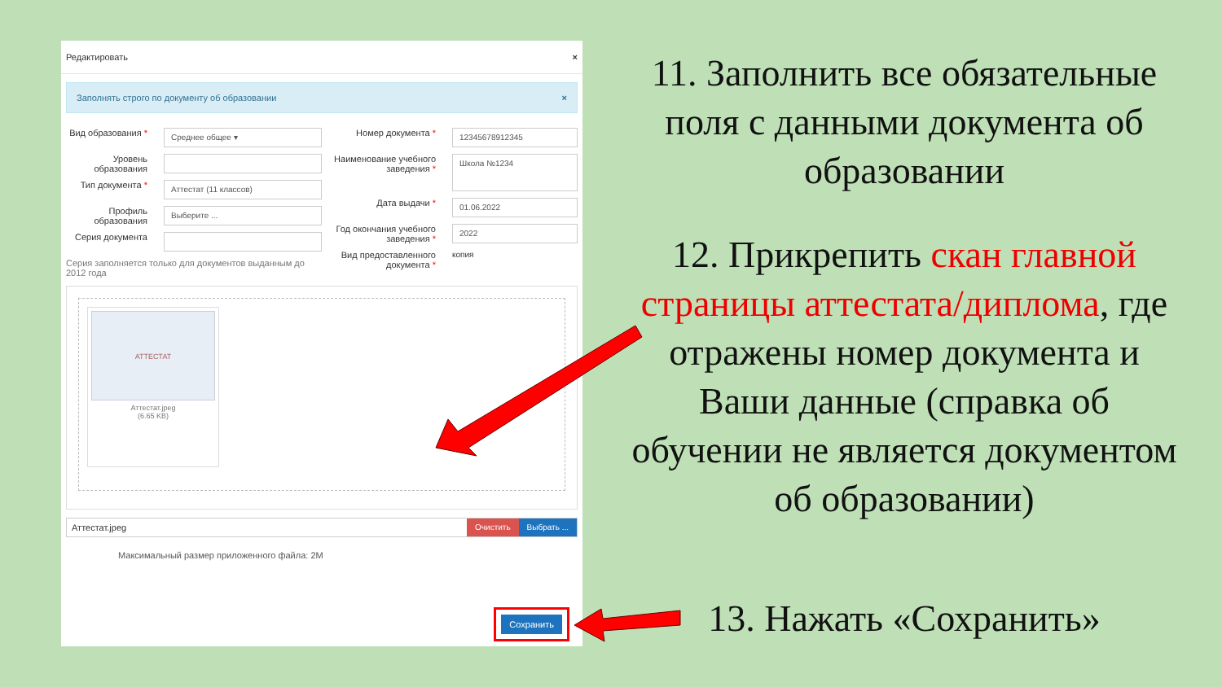Редактировать ×
Заполнять строго по документу об образовании ×
Вид образования *
Среднее общее ▾
Уровень образования
Тип документа *
Аттестат (11 классов)
Профиль образования
Выберите ...
Серия документа
Серия заполняется только для документов выданным до 2012 года
Номер документа *
12345678912345
Наименование учебного заведения *
Школа №1234
Дата выдачи *
01.06.2022
Год окончания учебного заведения *
2022
Вид предоставленного документа *
копия
АТТЕСТАТ
Аттестат.jpeg
(6.65 KB)
Аттестат.jpeg Очистить Выбрать ...
Максимальный размер приложенного файла: 2M
Сохранить
11. Заполнить все обязательные поля с данными документа об образовании
12. Прикрепить скан главной страницы аттестата/диплома, где отражены номер документа и Ваши данные (справка об обучении не является документом об образовании)
13. Нажать «Сохранить»